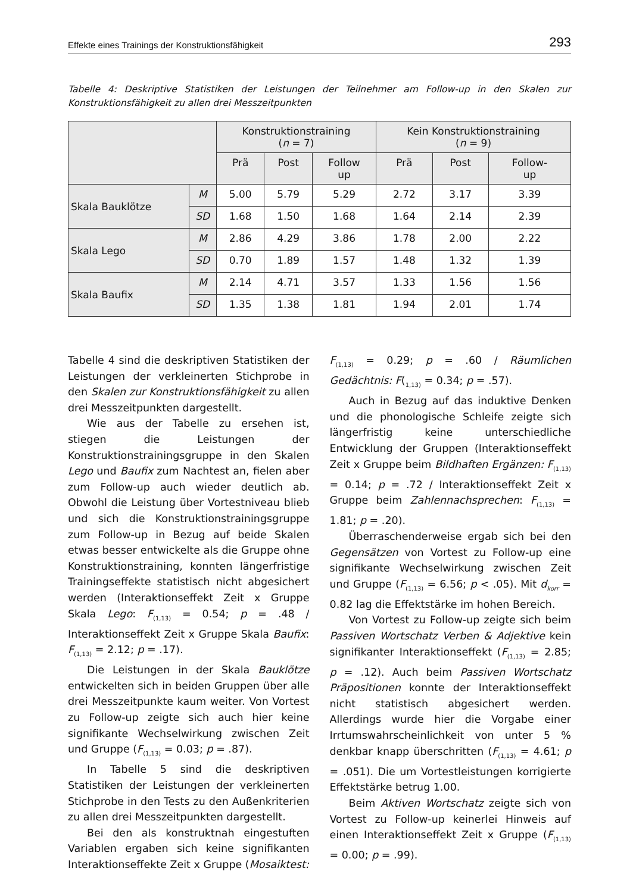Effekte eines Trainings der Konstruktionsfähigkeit 293
Tabelle 4: Deskriptive Statistiken der Leistungen der Teilnehmer am Follow-up in den Skalen zur Konstruktionsfähigkeit zu allen drei Messzeitpunkten
| | | Konstruktionstraining ( n = 7) | | | Kein Konstruktionstraining ( n = 9) | | |
| --- | --- | --- | --- | --- | --- | --- | --- |
| | | Prä | Post | Follow up | Prä | Post | Follow- up |
| Skala Bauklötze | M | 5.00 | 5.79 | 5.29 | 2.72 | 3.17 | 3.39 |
| | SD | 1.68 | 1.50 | 1.68 | 1.64 | 2.14 | 2.39 |
| Skala Lego | M | 2.86 | 4.29 | 3.86 | 1.78 | 2.00 | 2.22 |
| | SD | 0.70 | 1.89 | 1.57 | 1.48 | 1.32 | 1.39 |
| Skala Baufix | M | 2.14 | 4.71 | 3.57 | 1.33 | 1.56 | 1.56 |
| | SD | 1.35 | 1.38 | 1.81 | 1.94 | 2.01 | 1.74 |
Tabelle 4 sind die deskriptiven Statistiken der Leistungen der verkleinerten Stichprobe in den Skalen zur Konstruktionsfähigkeit zu allen drei Messzeitpunkten dargestellt.
Wie aus der Tabelle zu ersehen ist, stiegen die Leistungen der Konstruktionstrainingsgruppe in den Skalen Lego und Baufix zum Nachtest an, fielen aber zum Follow-up auch wieder deutlich ab. Obwohl die Leistung über Vortestniveau blieb und sich die Konstruktionstrainingsgruppe zum Follow-up in Bezug auf beide Skalen etwas besser entwickelte als die Gruppe ohne Konstruktionstraining, konnten längerfristige Trainingseffekte statistisch nicht abgesichert werden (Interaktionseffekt Zeit x Gruppe Skala Lego: F<sub>(1,13)</sub> = 0.54; p = .48 / Interaktionseffekt Zeit x Gruppe Skala Baufix: F<sub>(1,13)</sub> = 2.12; p = .17).
Die Leistungen in der Skala Bauklötze entwickelten sich in beiden Gruppen über alle drei Messzeitpunkte kaum weiter. Von Vortest zu Follow-up zeigte sich auch hier keine signifikante Wechselwirkung zwischen Zeit und Gruppe (F<sub>(1,13)</sub> = 0.03; p = .87).
In Tabelle 5 sind die deskriptiven Statistiken der Leistungen der verkleinerten Stichprobe in den Tests zu den Außenkriterien zu allen drei Messzeitpunkten dargestellt.
Bei den als konstruktnah eingestuften Variablen ergaben sich keine signifikanten Interaktionseffekte Zeit x Gruppe (Mosaiktest:
F<sub>(1,13)</sub> = 0.29; p = .60 / Räumlichen Gedächtnis: F(<sub>1,13)</sub> = 0.34; p = .57).
Auch in Bezug auf das induktive Denken und die phonologische Schleife zeigte sich längerfristig keine unterschiedliche Entwicklung der Gruppen (Interaktionseffekt Zeit x Gruppe beim Bildhaften Ergänzen: F<sub>(1,13)</sub> = 0.14; p = .72 / Interaktionseffekt Zeit x Gruppe beim Zahlennachsprechen: F<sub>(1,13)</sub> = 1.81; p = .20).
Überraschenderweise ergab sich bei den Gegensätzen von Vortest zu Follow-up eine signifikante Wechselwirkung zwischen Zeit und Gruppe (F<sub>(1,13)</sub> = 6.56; p < .05). Mit d<sub>korr</sub> = 0.82 lag die Effektstärke im hohen Bereich.
Von Vortest zu Follow-up zeigte sich beim Passiven Wortschatz Verben & Adjektive kein signifikanter Interaktionseffekt (F<sub>(1,13)</sub> = 2.85; p = .12). Auch beim Passiven Wortschatz Präpositionen konnte der Interaktionseffekt nicht statistisch abgesichert werden. Allerdings wurde hier die Vorgabe einer Irrtumswahrscheinlichkeit von unter 5 % denkbar knapp überschritten (F<sub>(1,13)</sub> = 4.61; p = .051). Die um Vortestleistungen korrigierte Effektstärke betrug 1.00.
Beim Aktiven Wortschatz zeigte sich von Vortest zu Follow-up keinerlei Hinweis auf einen Interaktionseffekt Zeit x Gruppe (F<sub>(1,13)</sub> = 0.00; p = .99).